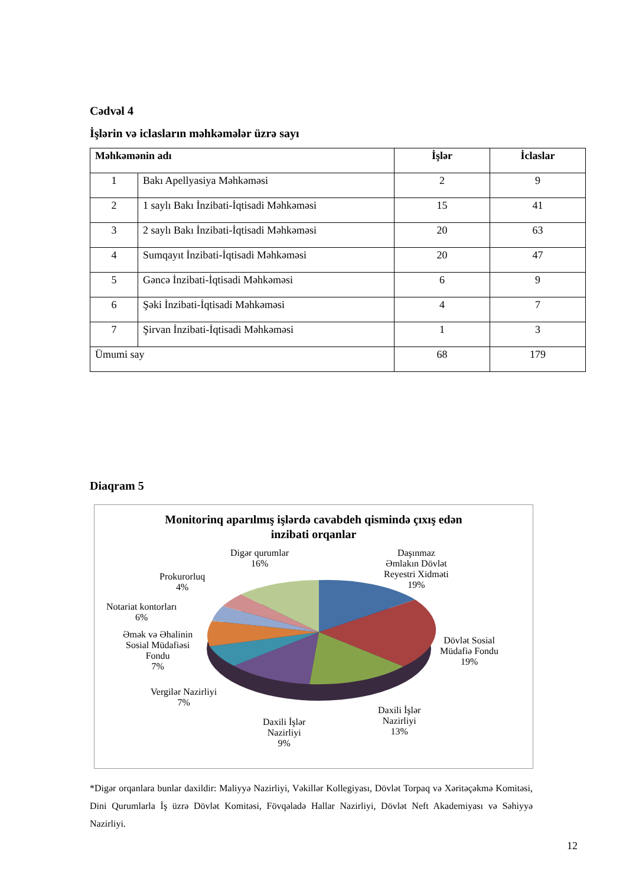Cədvəl 4
İşlərin və iclasların məhkəmələr üzrə sayı
| Məhkəmənin adı | | İşlər | İclaslar |
| --- | --- | --- | --- |
| 1 | Bakı Apellyasiya Məhkəməsi | 2 | 9 |
| 2 | 1 saylı Bakı İnzibati-İqtisadi Məhkəməsi | 15 | 41 |
| 3 | 2 saylı Bakı İnzibati-İqtisadi Məhkəməsi | 20 | 63 |
| 4 | Sumqayıt İnzibati-İqtisadi Məhkəməsi | 20 | 47 |
| 5 | Gəncə İnzibati-İqtisadi Məhkəməsi | 6 | 9 |
| 6 | Şəki İnzibati-İqtisadi Məhkəməsi | 4 | 7 |
| 7 | Şirvan İnzibati-İqtisadi Məhkəməsi | 1 | 3 |
| Ümumi say | | 68 | 179 |
Diaqram 5
Monitorinq aparılmış işlərdə cavabdeh qismində çıxış edən
inzibati orqanlar
Digər qurumlar
16%
Daşınmaz
Əmlakın Dövlət
Reyestri Xidməti
19%
Prokurorluq
4%
Notariat kontorları
6%
Əmək və Əhalinin
Sosial Müdafiəsi
Fondu
7%
Dövlət Sosial
Müdafiə Fondu
19%
Vergilər Nazirliyi
7%
Daxili İşlər
Nazirliyi
9%
Daxili İşlər
Nazirliyi
13%
*Digər orqanlara bunlar daxildir: Maliyyə Nazirliyi, Vəkillər Kollegiyası, Dövlət Torpaq və Xəritəçəkmə Komitəsi, Dini Qurumlarla İş üzrə Dövlət Komitəsi, Fövqəladə Hallar Nazirliyi, Dövlət Neft Akademiyası və Səhiyyə Nazirliyi.
12